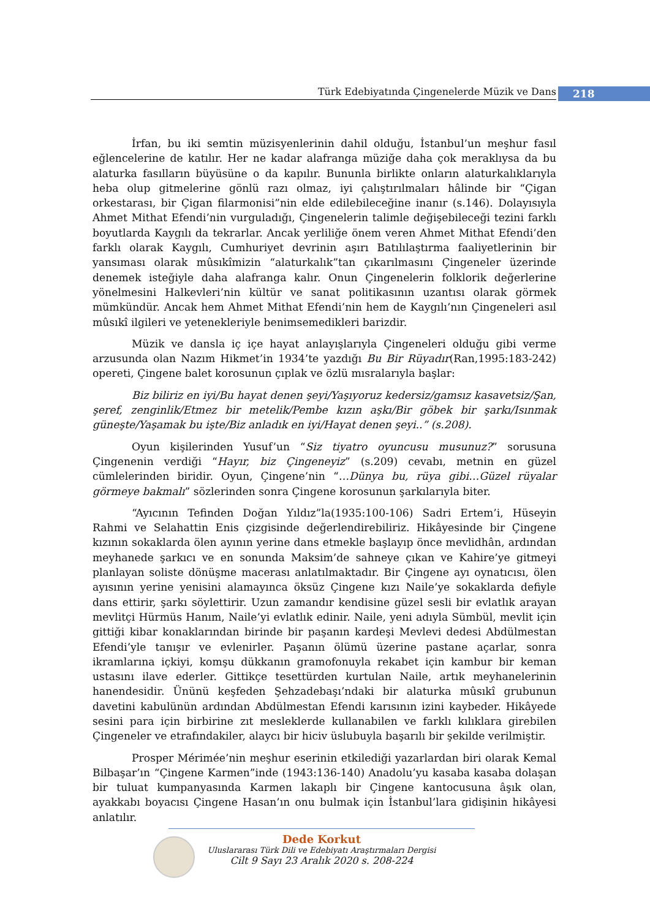Türk Edebiyatında Çingenelerde Müzik ve Dans 218
İrfan, bu iki semtin müzisyenlerinin dahil olduğu, İstanbul’un meşhur fasıl eğlencelerine de katılır. Her ne kadar alafranga müziğe daha çok meraklıysa da bu alaturka fasılların büyüsüne o da kapılır. Bununla birlikte onların alaturkalıklarıyla heba olup gitmelerine gönlü razı olmaz, iyi çalıştırılmaları hâlinde bir “Çigan orkestarası, bir Çigan filarmonisi”nin elde edilebileceğine inanır (s.146). Dolayısıyla Ahmet Mithat Efendi’nin vurguladığı, Çingenelerin talimle değişebileceği tezini farklı boyutlarda Kaygılı da tekrarlar. Ancak yerliliğe önem veren Ahmet Mithat Efendi’den farklı olarak Kaygılı, Cumhuriyet devrinin aşırı Batılılaştırma faaliyetlerinin bir yansıması olarak mûsıkîmizin “alaturkalık”tan çıkarılmasını Çingeneler üzerinde denemek isteğiyle daha alafranga kalır. Onun Çingenelerin folklorik değerlerine yönelmesini Halkevleri’nin kültür ve sanat politikasının uzantısı olarak görmek mümkündür. Ancak hem Ahmet Mithat Efendi’nin hem de Kaygılı’nın Çingeneleri asıl mûsıkî ilgileri ve yetenekleriyle benimsemedikleri barizdir.
Müzik ve dansla iç içe hayat anlayışlarıyla Çingeneleri olduğu gibi verme arzusunda olan Nazım Hikmet’in 1934’te yazdığı Bu Bir Rüyadır(Ran,1995:183-242) opereti, Çingene balet korosunun çıplak ve özlü mısralarıyla başlar:
Biz biliriz en iyi/Bu hayat denen şeyi/Yaşıyoruz kedersiz/gamsız kasavetsiz/Şan, şeref, zenginlik/Etmez bir metelik/Pembe kızın aşkı/Bir göbek bir şarkı/Isınmak güneşte/Yaşamak bu işte/Biz anladık en iyi/Hayat denen şeyi..” (s.208).
Oyun kişilerinden Yusuf’un “Siz tiyatro oyuncusu musunuz?” sorusuna Çingenenin verdiği “Hayır, biz Çingeneyiz” (s.209) cevabı, metnin en güzel cümlelerinden biridir. Oyun, Çingene’nin “…Dünya bu, rüya gibi…Güzel rüyalar görmeye bakmalı” sözlerinden sonra Çingene korosunun şarkılarıyla biter.
“Ayıcının Tefinden Doğan Yıldız”la(1935:100-106) Sadri Ertem’i, Hüseyin Rahmi ve Selahattin Enis çizgisinde değerlendirebiliriz. Hikâyesinde bir Çingene kızının sokaklarda ölen ayının yerine dans etmekle başlayıp önce mevlidhân, ardından meyhanede şarkıcı ve en sonunda Maksim’de sahneye çıkan ve Kahire’ye gitmeyi planlayan soliste dönüşme macerası anlatılmaktadır. Bir Çingene ayı oynatıcısı, ölen ayısının yerine yenisini alamayınca öksüz Çingene kızı Naile’ye sokaklarda defiyle dans ettirir, şarkı söylettirir. Uzun zamandır kendisine güzel sesli bir evlatlık arayan mevlitçi Hürmüs Hanım, Naile’yi evlatlık edinir. Naile, yeni adıyla Sümbül, mevlit için gittiği kibar konaklarından birinde bir paşanın kardeşi Mevlevi dedesi Abdülmestan Efendi’yle tanışır ve evlenirler. Paşanın ölümü üzerine pastane açarlar, sonra ikramlarına içkiyi, komşu dükkanın gramofonuyla rekabet için kambur bir keman ustasını ilave ederler. Gittikçe tesettürden kurtulan Naile, artık meyhanelerinin hanendesidir. Ününü keşfeden Şehzadebaşı’ndaki bir alaturka mûsıkî grubunun davetini kabulünün ardından Abdülmestan Efendi karısının izini kaybeder. Hikâyede sesini para için birbirine zıt mesleklerde kullanabilen ve farklı kılıklara girebilen Çingeneler ve etrafındakiler, alaycı bir hiciv üslubuyla başarılı bir şekilde verilmiştir.
Prosper Mérimée’nin meşhur eserinin etkilediği yazarlardan biri olarak Kemal Bilbaşar’ın “Çingene Karmen”inde (1943:136-140) Anadolu’yu kasaba kasaba dolaşan bir tuluat kumpanyasında Karmen lakaplı bir Çingene kantocusuna âşık olan, ayakkabı boyacısı Çingene Hasan’ın onu bulmak için İstanbul’lara gidişinin hikâyesi anlatılır.
Dede Korkut
Uluslararası Türk Dili ve Edebiyatı Araştırmaları Dergisi
Cilt 9 Sayı 23 Aralık 2020 s. 208-224